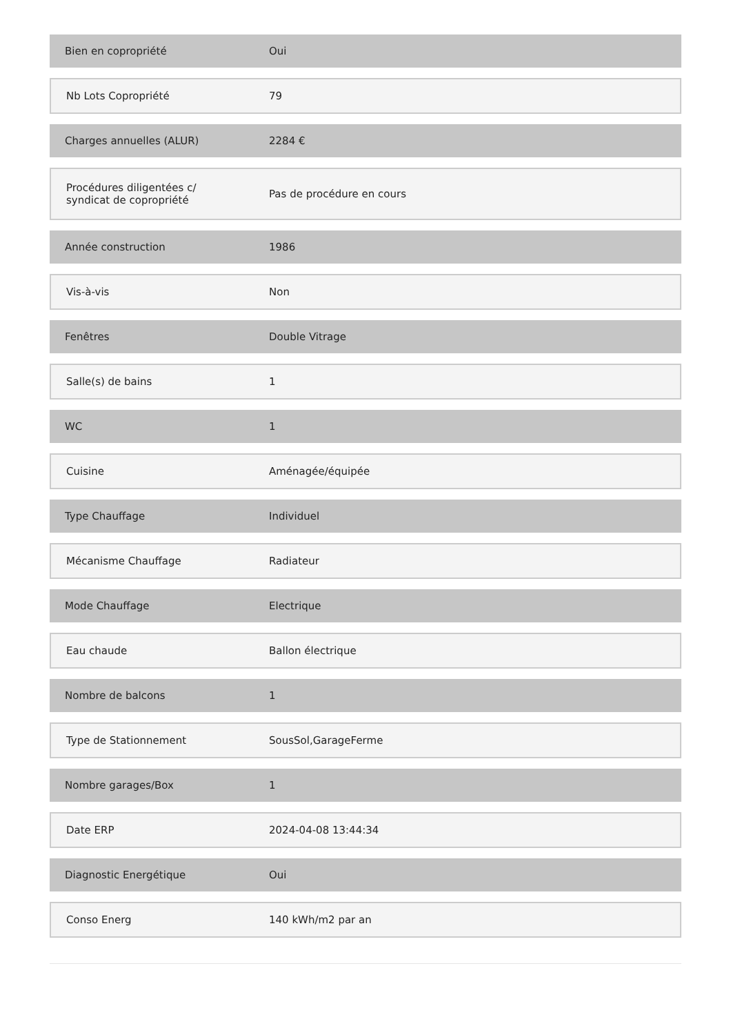| Bien en copropriété | Oui |
| Nb Lots Copropriété | 79 |
| Charges annuelles (ALUR) | 2284 € |
| Procédures diligentées c/ syndicat de copropriété | Pas de procédure en cours |
| Année construction | 1986 |
| Vis-à-vis | Non |
| Fenêtres | Double Vitrage |
| Salle(s) de bains | 1 |
| WC | 1 |
| Cuisine | Aménagée/équipée |
| Type Chauffage | Individuel |
| Mécanisme Chauffage | Radiateur |
| Mode Chauffage | Electrique |
| Eau chaude | Ballon électrique |
| Nombre de balcons | 1 |
| Type de Stationnement | SousSol,GarageFerme |
| Nombre garages/Box | 1 |
| Date ERP | 2024-04-08 13:44:34 |
| Diagnostic Energétique | Oui |
| Conso Energ | 140 kWh/m2 par an |